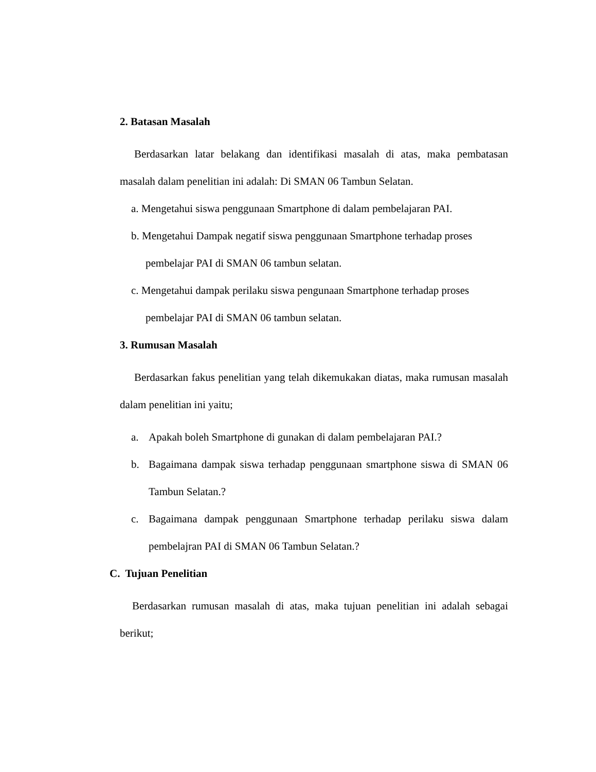2. Batasan Masalah
Berdasarkan latar belakang dan identifikasi masalah di atas, maka pembatasan masalah dalam penelitian ini adalah: Di SMAN 06 Tambun Selatan.
a. Mengetahui siswa penggunaan Smartphone di dalam pembelajaran PAI.
b. Mengetahui Dampak negatif siswa penggunaan Smartphone terhadap proses
pembelajar PAI di SMAN 06 tambun selatan.
c. Mengetahui dampak perilaku siswa pengunaan Smartphone terhadap proses
pembelajar PAI di SMAN 06 tambun selatan.
3. Rumusan Masalah
Berdasarkan fakus penelitian yang telah dikemukakan diatas, maka rumusan masalah dalam penelitian ini yaitu;
a. Apakah boleh Smartphone di gunakan di dalam pembelajaran PAI.?
b. Bagaimana dampak siswa terhadap penggunaan smartphone siswa di SMAN 06 Tambun Selatan.?
c. Bagaimana dampak penggunaan Smartphone terhadap perilaku siswa dalam pembelajran PAI di SMAN 06 Tambun Selatan.?
C. Tujuan Penelitian
Berdasarkan rumusan masalah di atas, maka tujuan penelitian ini adalah sebagai berikut;